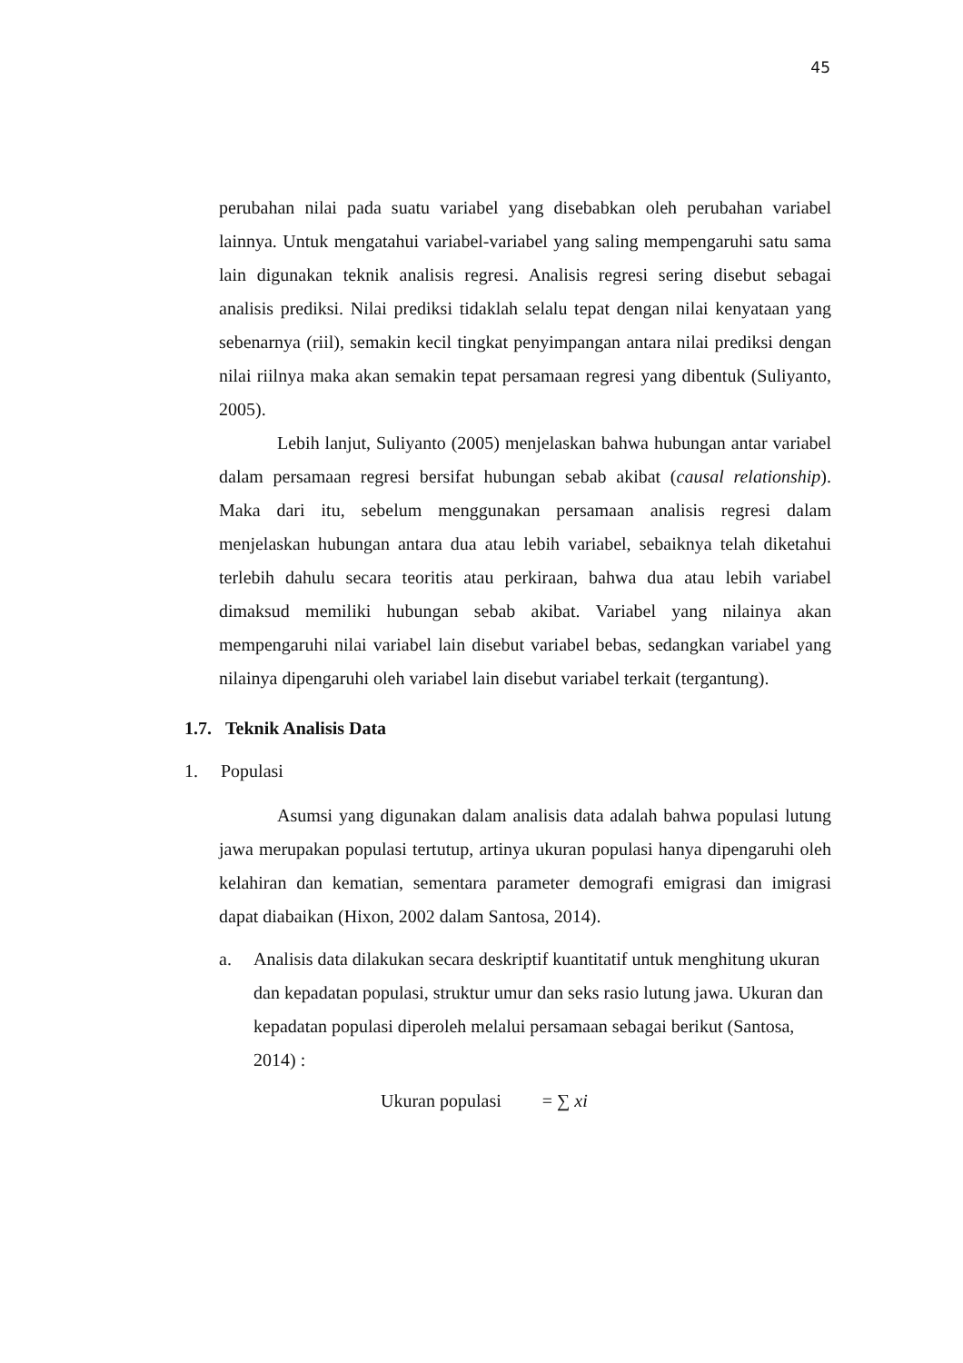45
perubahan nilai pada suatu variabel yang disebabkan oleh perubahan variabel lainnya. Untuk mengatahui variabel-variabel yang saling mempengaruhi satu sama lain digunakan teknik analisis regresi. Analisis regresi sering disebut sebagai analisis prediksi. Nilai prediksi tidaklah selalu tepat dengan nilai kenyataan yang sebenarnya (riil), semakin kecil tingkat penyimpangan antara nilai prediksi dengan nilai riilnya maka akan semakin tepat persamaan regresi yang dibentuk (Suliyanto, 2005).
Lebih lanjut, Suliyanto (2005) menjelaskan bahwa hubungan antar variabel dalam persamaan regresi bersifat hubungan sebab akibat (causal relationship). Maka dari itu, sebelum menggunakan persamaan analisis regresi dalam menjelaskan hubungan antara dua atau lebih variabel, sebaiknya telah diketahui terlebih dahulu secara teoritis atau perkiraan, bahwa dua atau lebih variabel dimaksud memiliki hubungan sebab akibat. Variabel yang nilainya akan mempengaruhi nilai variabel lain disebut variabel bebas, sedangkan variabel yang nilainya dipengaruhi oleh variabel lain disebut variabel terkait (tergantung).
1.7. Teknik Analisis Data
1. Populasi
Asumsi yang digunakan dalam analisis data adalah bahwa populasi lutung jawa merupakan populasi tertutup, artinya ukuran populasi hanya dipengaruhi oleh kelahiran dan kematian, sementara parameter demografi emigrasi dan imigrasi dapat diabaikan (Hixon, 2002 dalam Santosa, 2014).
a. Analisis data dilakukan secara deskriptif kuantitatif untuk menghitung ukuran dan kepadatan populasi, struktur umur dan seks rasio lutung jawa. Ukuran dan kepadatan populasi diperoleh melalui persamaan sebagai berikut (Santosa, 2014) :
Ukuran populasi = ∑ xi